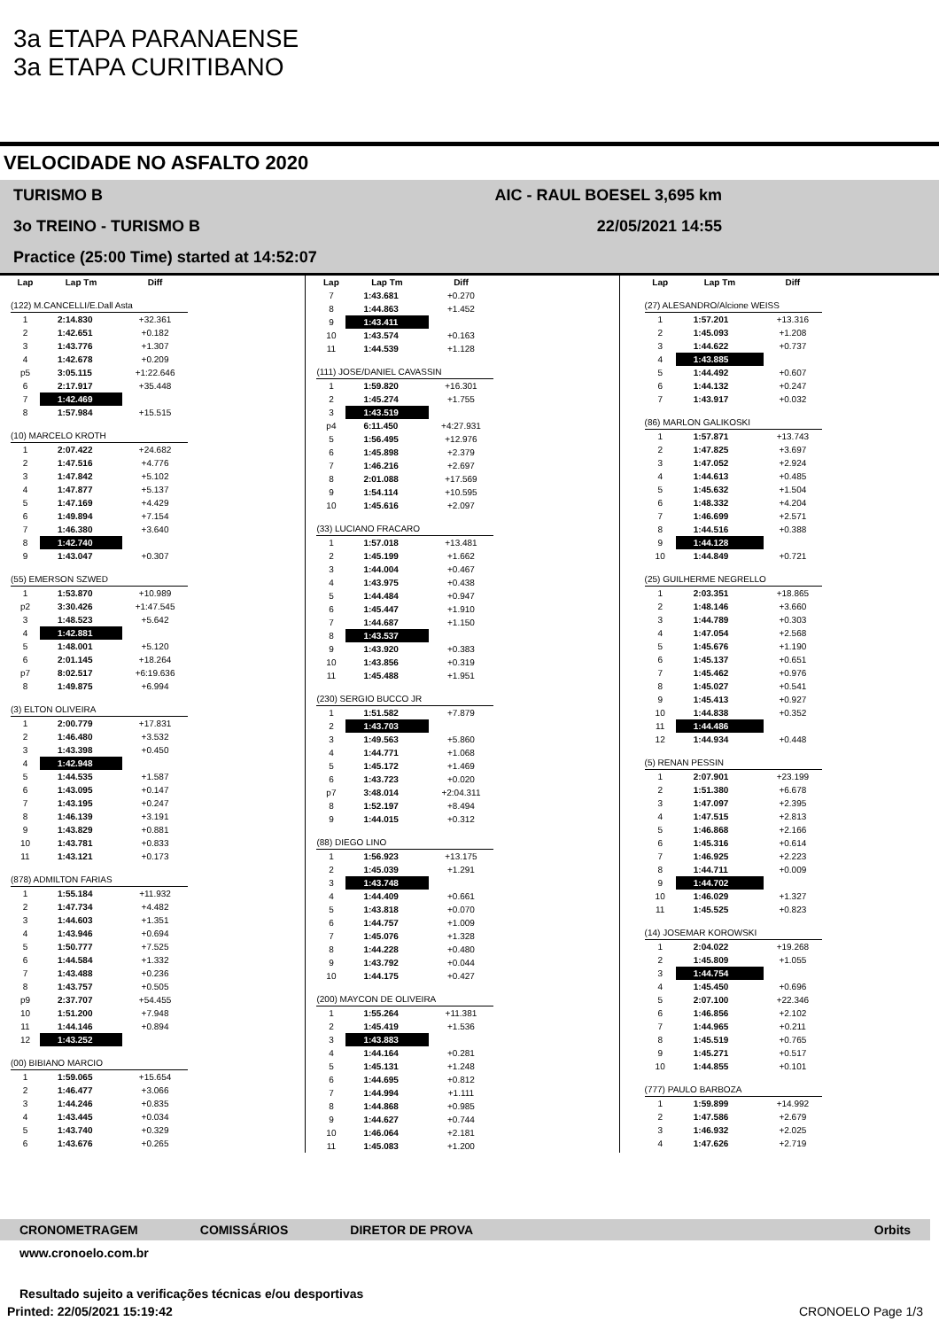3a ETAPA PARANAENSE
3a ETAPA CURITIBANO
VELOCIDADE NO ASFALTO 2020
TURISMO B AIC - RAUL BOESEL 3,695 km
3o TREINO - TURISMO B 22/05/2021 14:55
Practice (25:00 Time) started at 14:52:07
| Lap | Lap Tm | Diff |
| --- | --- | --- |
| (122) M.CANCELLI/E.Dall Asta | | |
| 1 | 2:14.830 | +32.361 |
| 2 | 1:42.651 | +0.182 |
| 3 | 1:43.776 | +1.307 |
| 4 | 1:42.678 | +0.209 |
| p5 | 3:05.115 | +1:22.646 |
| 6 | 2:17.917 | +35.448 |
| 7 | 1:42.469 | |
| 8 | 1:57.984 | +15.515 |
| (10) MARCELO KROTH | | |
| 1 | 2:07.422 | +24.682 |
| 2 | 1:47.516 | +4.776 |
| 3 | 1:47.842 | +5.102 |
| 4 | 1:47.877 | +5.137 |
| 5 | 1:47.169 | +4.429 |
| 6 | 1:49.894 | +7.154 |
| 7 | 1:46.380 | +3.640 |
| 8 | 1:42.740 | |
| 9 | 1:43.047 | +0.307 |
| (55) EMERSON SZWED | | |
| 1 | 1:53.870 | +10.989 |
| p2 | 3:30.426 | +1:47.545 |
| 3 | 1:48.523 | +5.642 |
| 4 | 1:42.881 | |
| 5 | 1:48.001 | +5.120 |
| 6 | 2:01.145 | +18.264 |
| p7 | 8:02.517 | +6:19.636 |
| 8 | 1:49.875 | +6.994 |
| (3) ELTON OLIVEIRA | | |
| 1 | 2:00.779 | +17.831 |
| 2 | 1:46.480 | +3.532 |
| 3 | 1:43.398 | +0.450 |
| 4 | 1:42.948 | |
| 5 | 1:44.535 | +1.587 |
| 6 | 1:43.095 | +0.147 |
| 7 | 1:43.195 | +0.247 |
| 8 | 1:46.139 | +3.191 |
| 9 | 1:43.829 | +0.881 |
| 10 | 1:43.781 | +0.833 |
| 11 | 1:43.121 | +0.173 |
| (878) ADMILTON FARIAS | | |
| 1 | 1:55.184 | +11.932 |
| 2 | 1:47.734 | +4.482 |
| 3 | 1:44.603 | +1.351 |
| 4 | 1:43.946 | +0.694 |
| 5 | 1:50.777 | +7.525 |
| 6 | 1:44.584 | +1.332 |
| 7 | 1:43.488 | +0.236 |
| 8 | 1:43.757 | +0.505 |
| p9 | 2:37.707 | +54.455 |
| 10 | 1:51.200 | +7.948 |
| 11 | 1:44.146 | +0.894 |
| 12 | 1:43.252 | |
| (00) BIBIANO MARCIO | | |
| 1 | 1:59.065 | +15.654 |
| 2 | 1:46.477 | +3.066 |
| 3 | 1:44.246 | +0.835 |
| 4 | 1:43.445 | +0.034 |
| 5 | 1:43.740 | +0.329 |
| 6 | 1:43.676 | +0.265 |
| Lap | Lap Tm | Diff |
| --- | --- | --- |
| 7 | 1:43.681 | +0.270 |
| 8 | 1:44.863 | +1.452 |
| 9 | 1:43.411 | |
| 10 | 1:43.574 | +0.163 |
| 11 | 1:44.539 | +1.128 |
| (111) JOSE/DANIEL CAVASSIN | | |
| 1 | 1:59.820 | +16.301 |
| 2 | 1:45.274 | +1.755 |
| 3 | 1:43.519 | |
| p4 | 6:11.450 | +4:27.931 |
| 5 | 1:56.495 | +12.976 |
| 6 | 1:45.898 | +2.379 |
| 7 | 1:46.216 | +2.697 |
| 8 | 2:01.088 | +17.569 |
| 9 | 1:54.114 | +10.595 |
| 10 | 1:45.616 | +2.097 |
| (33) LUCIANO FRACARO | | |
| 1 | 1:57.018 | +13.481 |
| 2 | 1:45.199 | +1.662 |
| 3 | 1:44.004 | +0.467 |
| 4 | 1:43.975 | +0.438 |
| 5 | 1:44.484 | +0.947 |
| 6 | 1:45.447 | +1.910 |
| 7 | 1:44.687 | +1.150 |
| 8 | 1:43.537 | |
| 9 | 1:43.920 | +0.383 |
| 10 | 1:43.856 | +0.319 |
| 11 | 1:45.488 | +1.951 |
| (230) SERGIO BUCCO JR | | |
| 1 | 1:51.582 | +7.879 |
| 2 | 1:43.703 | |
| 3 | 1:49.563 | +5.860 |
| 4 | 1:44.771 | +1.068 |
| 5 | 1:45.172 | +1.469 |
| 6 | 1:43.723 | +0.020 |
| p7 | 3:48.014 | +2:04.311 |
| 8 | 1:52.197 | +8.494 |
| 9 | 1:44.015 | +0.312 |
| (88) DIEGO LINO | | |
| 1 | 1:56.923 | +13.175 |
| 2 | 1:45.039 | +1.291 |
| 3 | 1:43.748 | |
| 4 | 1:44.409 | +0.661 |
| 5 | 1:43.818 | +0.070 |
| 6 | 1:44.757 | +1.009 |
| 7 | 1:45.076 | +1.328 |
| 8 | 1:44.228 | +0.480 |
| 9 | 1:43.792 | +0.044 |
| 10 | 1:44.175 | +0.427 |
| (200) MAYCON DE OLIVEIRA | | |
| 1 | 1:55.264 | +11.381 |
| 2 | 1:45.419 | +1.536 |
| 3 | 1:43.883 | |
| 4 | 1:44.164 | +0.281 |
| 5 | 1:45.131 | +1.248 |
| 6 | 1:44.695 | +0.812 |
| 7 | 1:44.994 | +1.111 |
| 8 | 1:44.868 | +0.985 |
| 9 | 1:44.627 | +0.744 |
| 10 | 1:46.064 | +2.181 |
| 11 | 1:45.083 | +1.200 |
| Lap | Lap Tm | Diff |
| --- | --- | --- |
| (27) ALESANDRO/Alcione WEISS | | |
| 1 | 1:57.201 | +13.316 |
| 2 | 1:45.093 | +1.208 |
| 3 | 1:44.622 | +0.737 |
| 4 | 1:43.885 | |
| 5 | 1:44.492 | +0.607 |
| 6 | 1:44.132 | +0.247 |
| 7 | 1:43.917 | +0.032 |
| (86) MARLON GALIKOSKI | | |
| 1 | 1:57.871 | +13.743 |
| 2 | 1:47.825 | +3.697 |
| 3 | 1:47.052 | +2.924 |
| 4 | 1:44.613 | +0.485 |
| 5 | 1:45.632 | +1.504 |
| 6 | 1:48.332 | +4.204 |
| 7 | 1:46.699 | +2.571 |
| 8 | 1:44.516 | +0.388 |
| 9 | 1:44.128 | |
| 10 | 1:44.849 | +0.721 |
| (25) GUILHERME NEGRELLO | | |
| 1 | 2:03.351 | +18.865 |
| 2 | 1:48.146 | +3.660 |
| 3 | 1:44.789 | +0.303 |
| 4 | 1:47.054 | +2.568 |
| 5 | 1:45.676 | +1.190 |
| 6 | 1:45.137 | +0.651 |
| 7 | 1:45.462 | +0.976 |
| 8 | 1:45.027 | +0.541 |
| 9 | 1:45.413 | +0.927 |
| 10 | 1:44.838 | +0.352 |
| 11 | 1:44.486 | |
| 12 | 1:44.934 | +0.448 |
| (5) RENAN PESSIN | | |
| 1 | 2:07.901 | +23.199 |
| 2 | 1:51.380 | +6.678 |
| 3 | 1:47.097 | +2.395 |
| 4 | 1:47.515 | +2.813 |
| 5 | 1:46.868 | +2.166 |
| 6 | 1:45.316 | +0.614 |
| 7 | 1:46.925 | +2.223 |
| 8 | 1:44.711 | +0.009 |
| 9 | 1:44.702 | |
| 10 | 1:46.029 | +1.327 |
| 11 | 1:45.525 | +0.823 |
| (14) JOSEMAR KOROWSKI | | |
| 1 | 2:04.022 | +19.268 |
| 2 | 1:45.809 | +1.055 |
| 3 | 1:44.754 | |
| 4 | 1:45.450 | +0.696 |
| 5 | 2:07.100 | +22.346 |
| 6 | 1:46.856 | +2.102 |
| 7 | 1:44.965 | +0.211 |
| 8 | 1:45.519 | +0.765 |
| 9 | 1:45.271 | +0.517 |
| 10 | 1:44.855 | +0.101 |
| (777) PAULO BARBOZA | | |
| 1 | 1:59.899 | +14.992 |
| 2 | 1:47.586 | +2.679 |
| 3 | 1:46.932 | +2.025 |
| 4 | 1:47.626 | +2.719 |
CRONOMETRAGEM COMISSÁRIOS DIRETOR DE PROVA Orbits
www.cronoelo.com.br
Resultado sujeito a verificações técnicas e/ou desportivas
Printed: 22/05/2021 15:19:42 CRONOELO Page 1/3